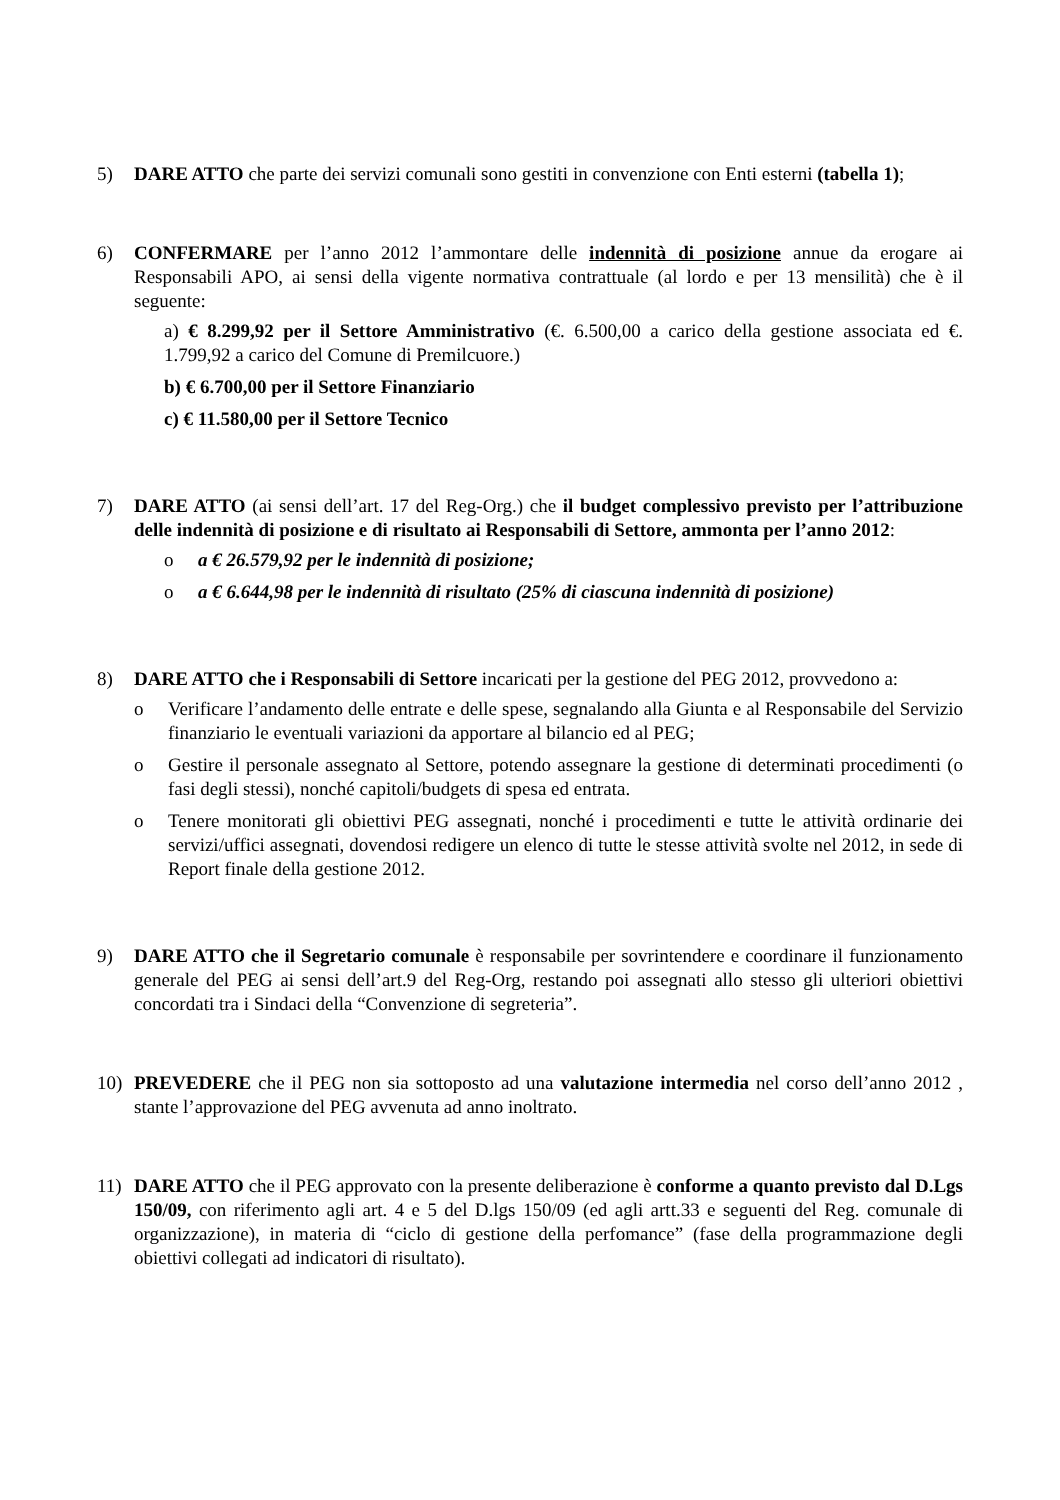5) DARE ATTO che parte dei servizi comunali sono gestiti in convenzione con Enti esterni (tabella 1);
6) CONFERMARE per l’anno 2012 l’ammontare delle indennità di posizione annue da erogare ai Responsabili APO, ai sensi della vigente normativa contrattuale (al lordo e per 13 mensilità) che è il seguente:
a) € 8.299,92 per il Settore Amministrativo (€. 6.500,00 a carico della gestione associata ed €. 1.799,92 a carico del Comune di Premilcuore.)
b) € 6.700,00 per il Settore Finanziario
c) € 11.580,00 per il Settore Tecnico
7) DARE ATTO (ai sensi dell’art. 17 del Reg-Org.) che il budget complessivo previsto per l’attribuzione delle indennità di posizione e di risultato ai Responsabili di Settore, ammonta per l’anno 2012:
o a € 26.579,92 per le indennità di posizione;
o a € 6.644,98 per le indennità di risultato (25% di ciascuna indennità di posizione)
8) DARE ATTO che i Responsabili di Settore incaricati per la gestione del PEG 2012, provvedono a:
o Verificare l’andamento delle entrate e delle spese, segnalando alla Giunta e al Responsabile del Servizio finanziario le eventuali variazioni da apportare al bilancio ed al PEG;
o Gestire il personale assegnato al Settore, potendo assegnare la gestione di determinati procedimenti (o fasi degli stessi), nonché capitoli/budgets di spesa ed entrata.
o Tenere monitorati gli obiettivi PEG assegnati, nonché i procedimenti e tutte le attività ordinarie dei servizi/uffici assegnati, dovendosi redigere un elenco di tutte le stesse attività svolte nel 2012, in sede di Report finale della gestione 2012.
9) DARE ATTO che il Segretario comunale è responsabile per sovrintendere e coordinare il funzionamento generale del PEG ai sensi dell’art.9 del Reg-Org, restando poi assegnati allo stesso gli ulteriori obiettivi concordati tra i Sindaci della “Convenzione di segreteria”.
10) PREVEDERE che il PEG non sia sottoposto ad una valutazione intermedia nel corso dell’anno 2012 , stante l’approvazione del PEG avvenuta ad anno inoltrato.
11) DARE ATTO che il PEG approvato con la presente deliberazione è conforme a quanto previsto dal D.Lgs 150/09, con riferimento agli art. 4 e 5 del D.lgs 150/09 (ed agli artt.33 e seguenti del Reg. comunale di organizzazione), in materia di “ciclo di gestione della perfomance” (fase della programmazione degli obiettivi collegati ad indicatori di risultato).